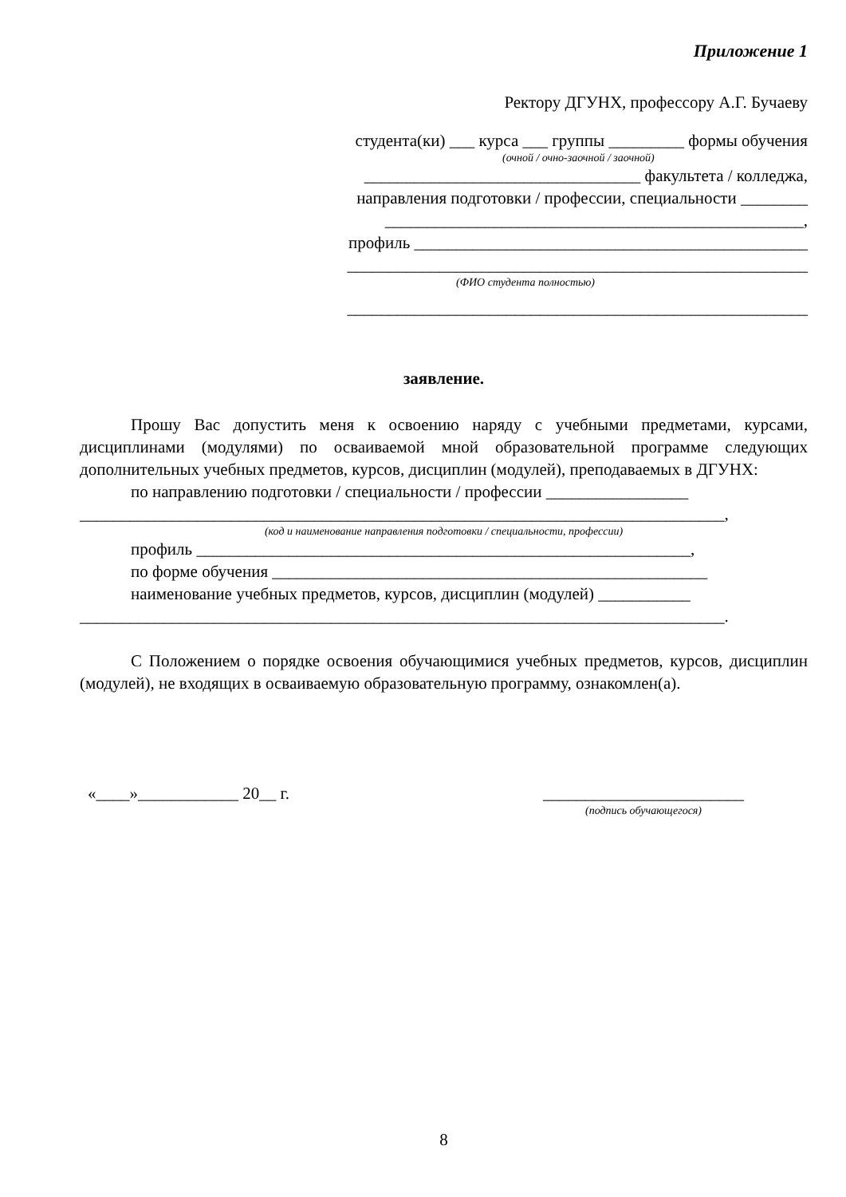Приложение 1
Ректору ДГУНХ, профессору А.Г. Бучаеву
студента(ки) ___ курса ___ группы _________ формы обучения
(очной / очно-заочной / заочной)
_________________________________ факультета / колледжа,
направления подготовки / профессии, специальности ________
__________________________________________________,
профиль _______________________________________________
_______________________________________________________
(ФИО студента полностью)
_______________________________________________________
заявление.
Прошу Вас допустить меня к освоению наряду с учебными предметами, курсами, дисциплинами (модулями) по осваиваемой мной образовательной программе следующих дополнительных учебных предметов, курсов, дисциплин (модулей), преподаваемых в ДГУНХ:
по направлению подготовки / специальности / профессии _________________
_____________________________________________________________________________,
(код и наименование направления подготовки / специальности, профессии)
профиль ___________________________________________________________,
по форме обучения ____________________________________________________
наименование учебных предметов, курсов, дисциплин (модулей) ___________
_____________________________________________________________________________.
С Положением о порядке освоения обучающимися учебных предметов, курсов, дисциплин (модулей), не входящих в осваиваемую образовательную программу, ознакомлен(а).
«____»____________ 20__ г. ________________________
(подпись обучающегося)
8